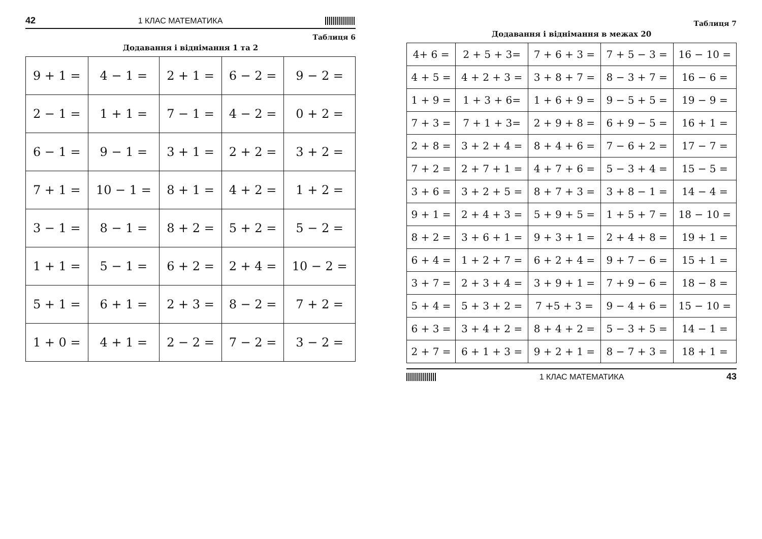42 1 КЛАС МАТЕМАТИКА
Таблиця 6
Додавання і віднімання 1 та 2
| 9 + 1 = | 4 − 1 = | 2 + 1 = | 6 − 2 = | 9 − 2 = |
| 2 − 1 = | 1 + 1 = | 7 − 1 = | 4 − 2 = | 0 + 2 = |
| 6 − 1 = | 9 − 1 = | 3 + 1 = | 2 + 2 = | 3 + 2 = |
| 7 + 1 = | 10 − 1 = | 8 + 1 = | 4 + 2 = | 1 + 2 = |
| 3 − 1 = | 8 − 1 = | 8 + 2 = | 5 + 2 = | 5 − 2 = |
| 1 + 1 = | 5 − 1 = | 6 + 2 = | 2 + 4 = | 10 − 2 = |
| 5 + 1 = | 6 + 1 = | 2 + 3 = | 8 − 2 = | 7 + 2 = |
| 1 + 0 = | 4 + 1 = | 2 − 2 = | 7 − 2 = | 3 − 2 = |
Таблиця 7
Додавання і віднімання в межах 20
| 4+ 6 = | 2 + 5 + 3= | 7 + 6 + 3 = | 7 + 5 − 3 = | 16 − 10 = |
| 4 + 5 = | 4 + 2 + 3 = | 3 + 8 + 7 = | 8 − 3 + 7 = | 16 − 6 = |
| 1 + 9 = | 1 + 3 + 6= | 1 + 6 + 9 = | 9 − 5 + 5 = | 19 − 9 = |
| 7 + 3 = | 7 + 1 + 3= | 2 + 9 + 8 = | 6 + 9 − 5 = | 16 + 1 = |
| 2 + 8 = | 3 + 2 + 4 = | 8 + 4 + 6 = | 7 − 6 + 2 = | 17 − 7 = |
| 7 + 2 = | 2 + 7 + 1 = | 4 + 7 + 6 = | 5 − 3 + 4 = | 15 − 5 = |
| 3 + 6 = | 3 + 2 + 5 = | 8 + 7 + 3 = | 3 + 8 − 1 = | 14 − 4 = |
| 9 + 1 = | 2 + 4 + 3 = | 5 + 9 + 5 = | 1 + 5 + 7 = | 18 − 10 = |
| 8 + 2 = | 3 + 6 + 1 = | 9 + 3 + 1 = | 2 + 4 + 8 = | 19 + 1 = |
| 6 + 4 = | 1 + 2 + 7 = | 6 + 2 + 4 = | 9 + 7 − 6 = | 15 + 1 = |
| 3 + 7 = | 2 + 3 + 4 = | 3 + 9 + 1 = | 7 + 9 − 6 = | 18 − 8 = |
| 5 + 4 = | 5 + 3 + 2 = | 7 +5 + 3 = | 9 − 4 + 6 = | 15 − 10 = |
| 6 + 3 = | 3 + 4 + 2 = | 8 + 4 + 2 = | 5 − 3 + 5 = | 14 − 1 = |
| 2 + 7 = | 6 + 1 + 3 = | 9 + 2 + 1 = | 8 − 7 + 3 = | 18 + 1 = |
1 КЛАС МАТЕМАТИКА 43